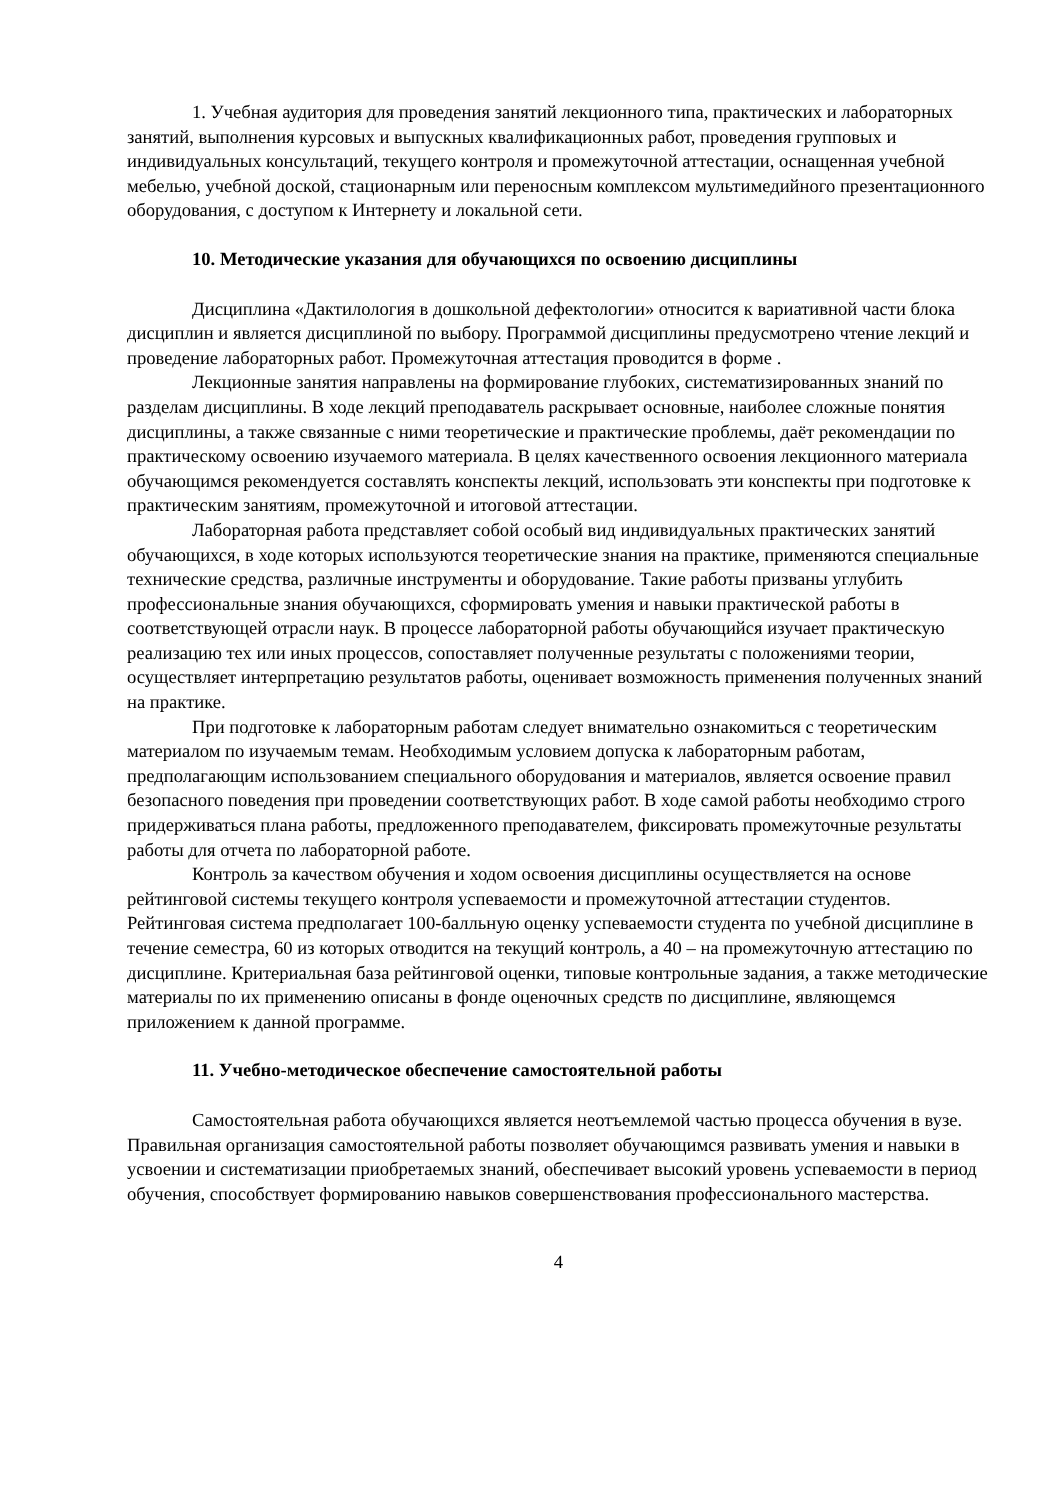1. Учебная аудитория для проведения занятий лекционного типа, практических и лабораторных занятий, выполнения курсовых и выпускных квалификационных работ, проведения групповых и индивидуальных консультаций, текущего контроля и промежуточной аттестации, оснащенная учебной мебелью, учебной доской, стационарным или переносным комплексом мультимедийного презентационного оборудования, с доступом к Интернету и локальной сети.
10. Методические указания для обучающихся по освоению дисциплины
Дисциплина «Дактилология в дошкольной дефектологии» относится к вариативной части блока дисциплин и является дисциплиной по выбору. Программой дисциплины предусмотрено чтение лекций и проведение лабораторных работ. Промежуточная аттестация проводится в форме .
Лекционные занятия направлены на формирование глубоких, систематизированных знаний по разделам дисциплины. В ходе лекций преподаватель раскрывает основные, наиболее сложные понятия дисциплины, а также связанные с ними теоретические и практические проблемы, даёт рекомендации по практическому освоению изучаемого материала. В целях качественного освоения лекционного материала обучающимся рекомендуется составлять конспекты лекций, использовать эти конспекты при подготовке к практическим занятиям, промежуточной и итоговой аттестации.
Лабораторная работа представляет собой особый вид индивидуальных практических занятий обучающихся, в ходе которых используются теоретические знания на практике, применяются специальные технические средства, различные инструменты и оборудование. Такие работы призваны углубить профессиональные знания обучающихся, сформировать умения и навыки практической работы в соответствующей отрасли наук. В процессе лабораторной работы обучающийся изучает практическую реализацию тех или иных процессов, сопоставляет полученные результаты с положениями теории, осуществляет интерпретацию результатов работы, оценивает возможность применения полученных знаний на практике.
При подготовке к лабораторным работам следует внимательно ознакомиться с теоретическим материалом по изучаемым темам. Необходимым условием допуска к лабораторным работам, предполагающим использованием специального оборудования и материалов, является освоение правил безопасного поведения при проведении соответствующих работ. В ходе самой работы необходимо строго придерживаться плана работы, предложенного преподавателем, фиксировать промежуточные результаты работы для отчета по лабораторной работе.
Контроль за качеством обучения и ходом освоения дисциплины осуществляется на основе рейтинговой системы текущего контроля успеваемости и промежуточной аттестации студентов. Рейтинговая система предполагает 100-балльную оценку успеваемости студента по учебной дисциплине в течение семестра, 60 из которых отводится на текущий контроль, а 40 – на промежуточную аттестацию по дисциплине. Критериальная база рейтинговой оценки, типовые контрольные задания, а также методические материалы по их применению описаны в фонде оценочных средств по дисциплине, являющемся приложением к данной программе.
11. Учебно-методическое обеспечение самостоятельной работы
Самостоятельная работа обучающихся является неотъемлемой частью процесса обучения в вузе. Правильная организация самостоятельной работы позволяет обучающимся развивать умения и навыки в усвоении и систематизации приобретаемых знаний, обеспечивает высокий уровень успеваемости в период обучения, способствует формированию навыков совершенствования профессионального мастерства.
4